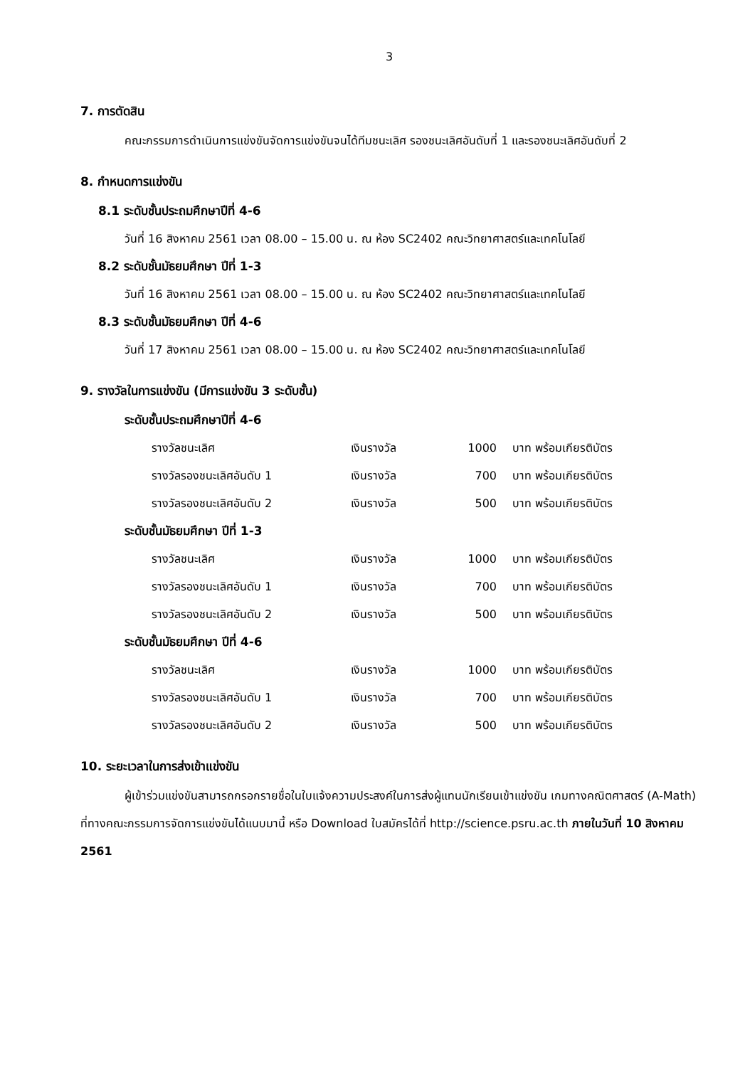3
7. การตัดสิน
คณะกรรมการดำเนินการแข่งขันจัดการแข่งขันจนได้ทีมชนะเลิศ รองชนะเลิศอันดับที่ 1 และรองชนะเลิศอันดับที่ 2
8. กำหนดการแข่งขัน
8.1 ระดับชั้นประถมศึกษาปีที่ 4-6
วันที่ 16 สิงหาคม 2561 เวลา 08.00 – 15.00 น. ณ ห้อง SC2402 คณะวิทยาศาสตร์และเทคโนโลยี
8.2 ระดับชั้นมัธยมศึกษา ปีที่ 1-3
วันที่ 16 สิงหาคม 2561 เวลา 08.00 – 15.00 น. ณ ห้อง SC2402 คณะวิทยาศาสตร์และเทคโนโลยี
8.3 ระดับชั้นมัธยมศึกษา ปีที่ 4-6
วันที่ 17 สิงหาคม 2561 เวลา 08.00 – 15.00 น. ณ ห้อง SC2402 คณะวิทยาศาสตร์และเทคโนโลยี
9. รางวัลในการแข่งขัน (มีการแข่งขัน 3 ระดับชั้น)
ระดับชั้นประถมศึกษาปีที่ 4-6
| รางวัลชนะเลิศ | เงินรางวัล | 1000 | บาท พร้อมเกียรติบัตร |
| รางวัลรองชนะเลิศอันดับ 1 | เงินรางวัล | 700 | บาท พร้อมเกียรติบัตร |
| รางวัลรองชนะเลิศอันดับ 2 | เงินรางวัล | 500 | บาท พร้อมเกียรติบัตร |
ระดับชั้นมัธยมศึกษา ปีที่ 1-3
| รางวัลชนะเลิศ | เงินรางวัล | 1000 | บาท พร้อมเกียรติบัตร |
| รางวัลรองชนะเลิศอันดับ 1 | เงินรางวัล | 700 | บาท พร้อมเกียรติบัตร |
| รางวัลรองชนะเลิศอันดับ 2 | เงินรางวัล | 500 | บาท พร้อมเกียรติบัตร |
ระดับชั้นมัธยมศึกษา ปีที่ 4-6
| รางวัลชนะเลิศ | เงินรางวัล | 1000 | บาท พร้อมเกียรติบัตร |
| รางวัลรองชนะเลิศอันดับ 1 | เงินรางวัล | 700 | บาท พร้อมเกียรติบัตร |
| รางวัลรองชนะเลิศอันดับ 2 | เงินรางวัล | 500 | บาท พร้อมเกียรติบัตร |
10. ระยะเวลาในการส่งเข้าแข่งขัน
ผู้เข้าร่วมแข่งขันสามารถกรอกรายชื่อในใบแจ้งความประสงค์ในการส่งผู้แทนนักเรียนเข้าแข่งขัน เกมทางคณิตศาสตร์ (A-Math) ที่ทางคณะกรรมการจัดการแข่งขันได้แนบมานี้ หรือ Download ใบสมัครได้ที่ http://science.psru.ac.th ภายในวันที่ 10 สิงหาคม 2561